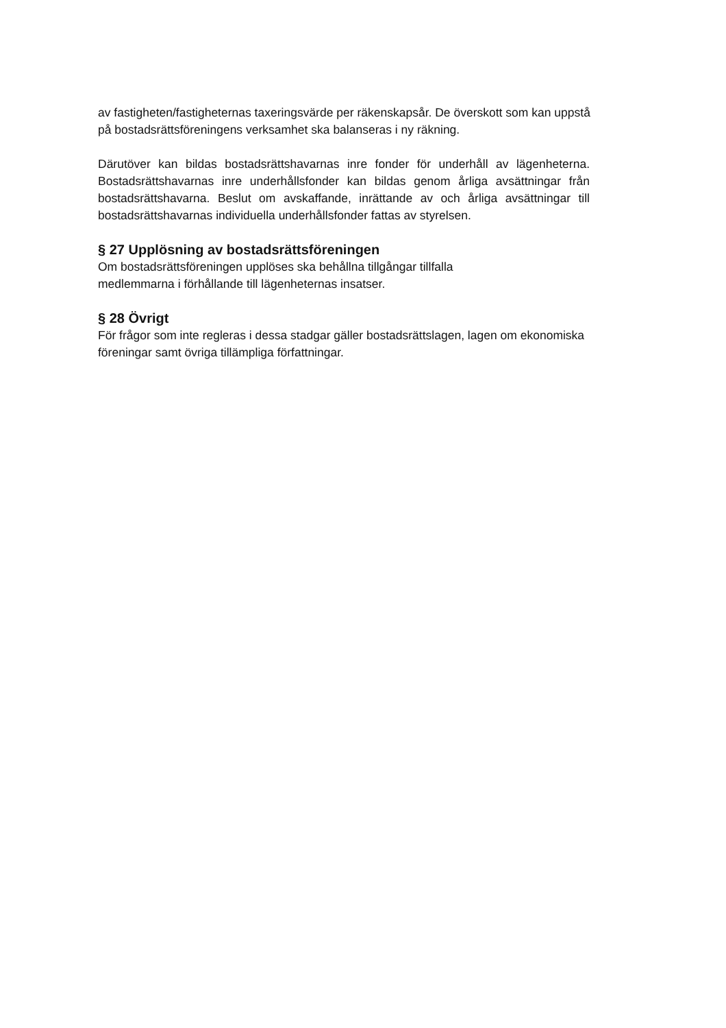av fastigheten/fastigheternas taxeringsvärde per räkenskapsår. De överskott som kan uppstå på bostadsrättsföreningens verksamhet ska balanseras i ny räkning.
Därutöver kan bildas bostadsrättshavarnas inre fonder för underhåll av lägenheterna. Bostadsrättshavarnas inre underhållsfonder kan bildas genom årliga avsättningar från bostadsrättshavarna. Beslut om avskaffande, inrättande av och årliga avsättningar till bostadsrättshavarnas individuella underhållsfonder fattas av styrelsen.
§ 27 Upplösning av bostadsrättsföreningen
Om bostadsrättsföreningen upplöses ska behållna tillgångar tillfalla
medlemmarna i förhållande till lägenheternas insatser.
§ 28 Övrigt
För frågor som inte regleras i dessa stadgar gäller bostadsrättslagen, lagen om ekonomiska föreningar samt övriga tillämpliga författningar.